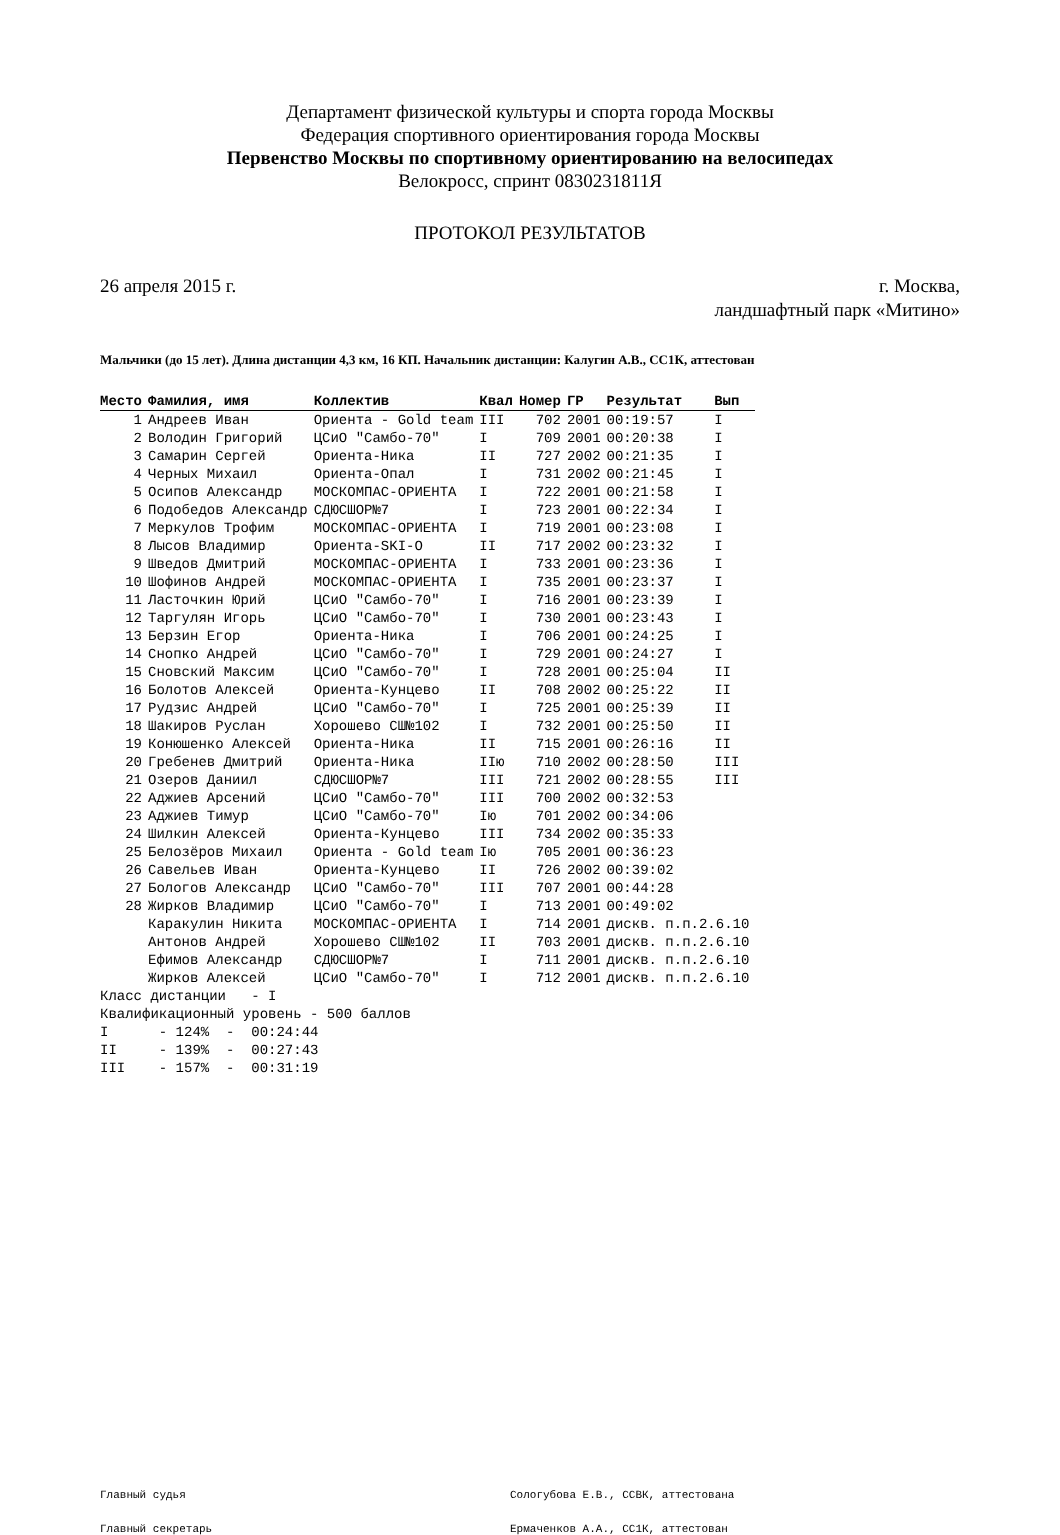Департамент физической культуры и спорта города Москвы
Федерация спортивного ориентирования города Москвы
Первенство Москвы по спортивному ориентированию на велосипедах
Велокросс, спринт 0830231811Я
ПРОТОКОЛ РЕЗУЛЬТАТОВ
26 апреля 2015 г. г. Москва,
ландшафтный парк «Митино»
Мальчики (до 15 лет). Длина дистанции 4,3 км, 16 КП. Начальник дистанции: Калугин А.В., СС1К, аттестован
| Место | Фамилия, имя | Коллектив | Квал | Номер | ГР | Результат | Вып |
| --- | --- | --- | --- | --- | --- | --- | --- |
| 1 | Андреев Иван | Ориента - Gold team | III | 702 | 2001 | 00:19:57 | I |
| 2 | Володин Григорий | ЦСиО "Самбо-70" | I | 709 | 2001 | 00:20:38 | I |
| 3 | Самарин Сергей | Ориента-Ника | II | 727 | 2002 | 00:21:35 | I |
| 4 | Черных Михаил | Ориента-Опал | I | 731 | 2002 | 00:21:45 | I |
| 5 | Осипов Александр | МОСКОМПАС-ОРИЕНТА | I | 722 | 2001 | 00:21:58 | I |
| 6 | Подобедов Александр | СДЮСШОР№7 | I | 723 | 2001 | 00:22:34 | I |
| 7 | Меркулов Трофим | МОСКОМПАС-ОРИЕНТА | I | 719 | 2001 | 00:23:08 | I |
| 8 | Лысов Владимир | Ориента-SKI-O | II | 717 | 2002 | 00:23:32 | I |
| 9 | Шведов Дмитрий | МОСКОМПАС-ОРИЕНТА | I | 733 | 2001 | 00:23:36 | I |
| 10 | Шофинов Андрей | МОСКОМПАС-ОРИЕНТА | I | 735 | 2001 | 00:23:37 | I |
| 11 | Ласточкин Юрий | ЦСиО "Самбо-70" | I | 716 | 2001 | 00:23:39 | I |
| 12 | Таргулян Игорь | ЦСиО "Самбо-70" | I | 730 | 2001 | 00:23:43 | I |
| 13 | Берзин Егор | Ориента-Ника | I | 706 | 2001 | 00:24:25 | I |
| 14 | Снопко Андрей | ЦСиО "Самбо-70" | I | 729 | 2001 | 00:24:27 | I |
| 15 | Сновский Максим | ЦСиО "Самбо-70" | I | 728 | 2001 | 00:25:04 | II |
| 16 | Болотов Алексей | Ориента-Кунцево | II | 708 | 2002 | 00:25:22 | II |
| 17 | Рудзис Андрей | ЦСиО "Самбо-70" | I | 725 | 2001 | 00:25:39 | II |
| 18 | Шакиров Руслан | Хорошево СШ№102 | I | 732 | 2001 | 00:25:50 | II |
| 19 | Конюшенко Алексей | Ориента-Ника | II | 715 | 2001 | 00:26:16 | II |
| 20 | Гребенев Дмитрий | Ориента-Ника | IIю | 710 | 2002 | 00:28:50 | III |
| 21 | Озеров Даниил | СДЮСШОР№7 | III | 721 | 2002 | 00:28:55 | III |
| 22 | Аджиев Арсений | ЦСиО "Самбо-70" | III | 700 | 2002 | 00:32:53 | |
| 23 | Аджиев Тимур | ЦСиО "Самбо-70" | Iю | 701 | 2002 | 00:34:06 | |
| 24 | Шилкин Алексей | Ориента-Кунцево | III | 734 | 2002 | 00:35:33 | |
| 25 | Белозёров Михаил | Ориента - Gold team | Iю | 705 | 2001 | 00:36:23 | |
| 26 | Савельев Иван | Ориента-Кунцево | II | 726 | 2002 | 00:39:02 | |
| 27 | Бологов Александр | ЦСиО "Самбо-70" | III | 707 | 2001 | 00:44:28 | |
| 28 | Жирков Владимир | ЦСиО "Самбо-70" | I | 713 | 2001 | 00:49:02 | |
| | Каракулин Никита | МОСКОМПАС-ОРИЕНТА | I | 714 | 2001 | дискв. п.п.2.6.10 | |
| | Антонов Андрей | Хорошево СШ№102 | II | 703 | 2001 | дискв. п.п.2.6.10 | |
| | Ефимов Александр | СДЮСШОР№7 | I | 711 | 2001 | дискв. п.п.2.6.10 | |
| | Жирков Алексей | ЦСиО "Самбо-70" | I | 712 | 2001 | дискв. п.п.2.6.10 | |
Класс дистанции - I Квалификационный уровень - 500 баллов I - 124% - 00:24:44 II - 139% - 00:27:43 III - 157% - 00:31:19
Главный судья Сологубова Е.В., ССВК, аттестована
Главный секретарь Ермаченков А.А., СС1К, аттестован